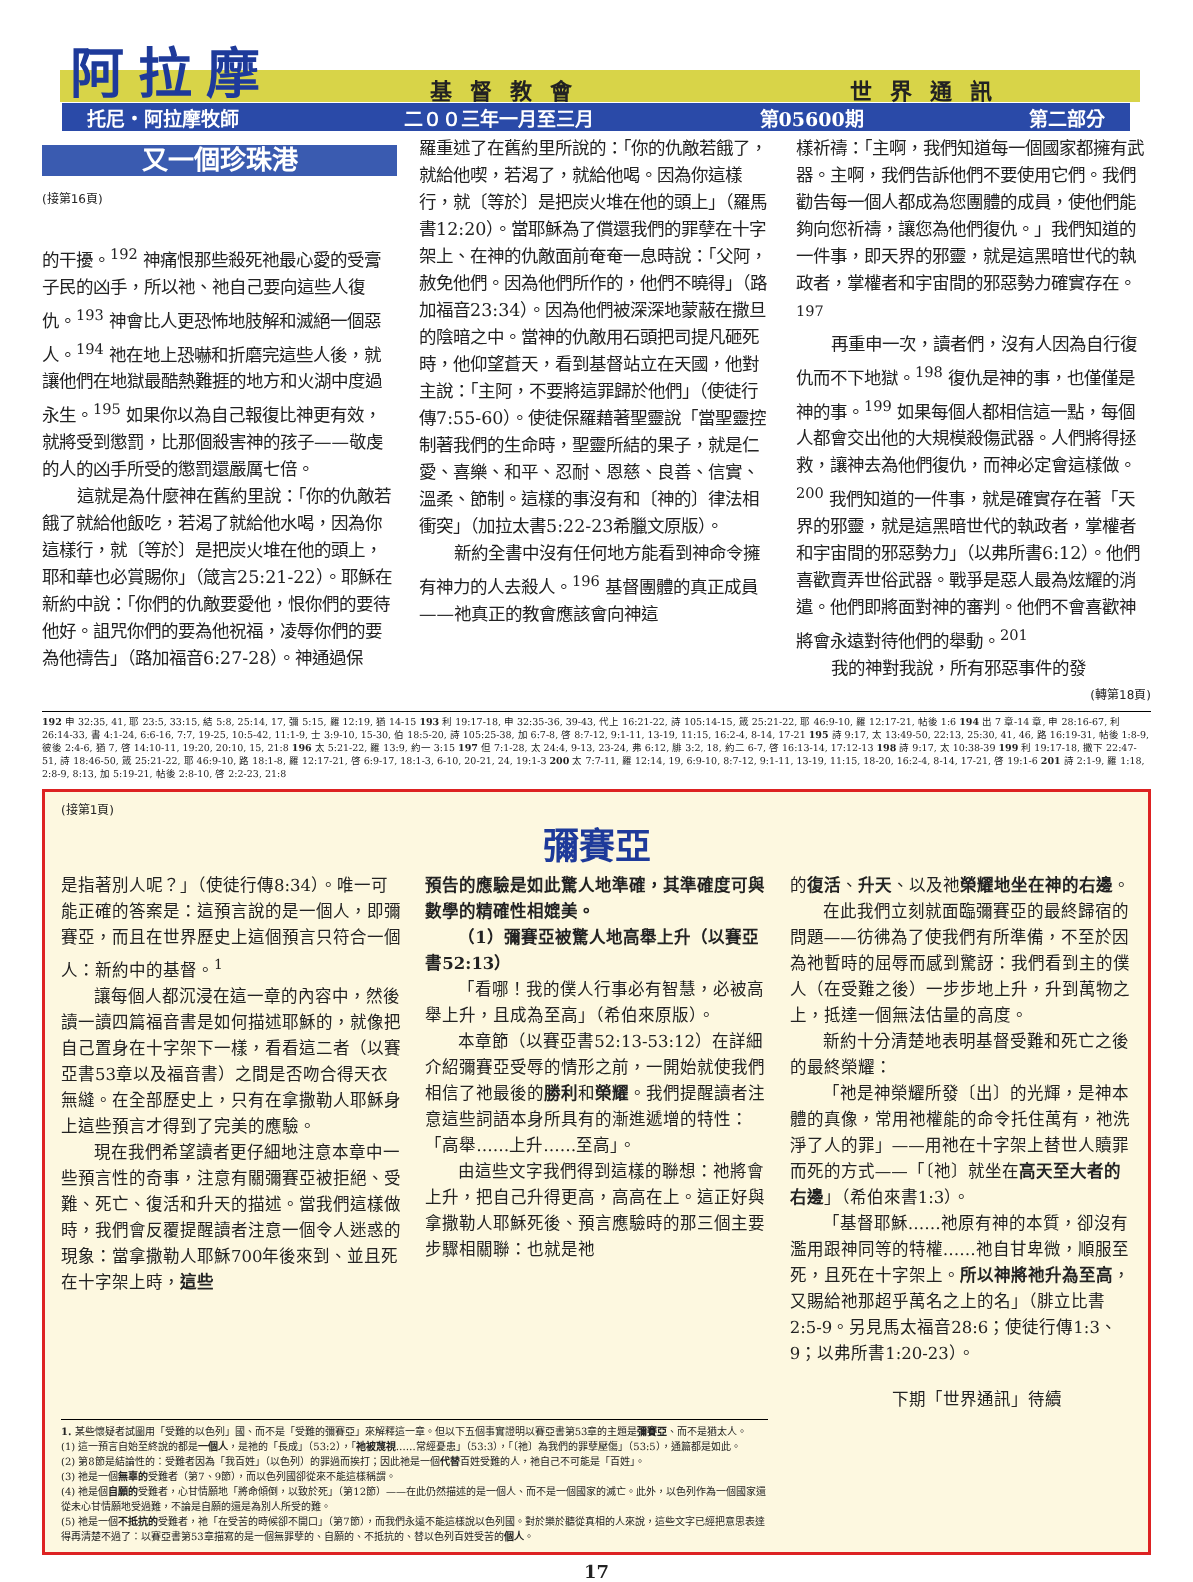基督教會 世界通訊 阿拉摩
托尼・阿拉摩牧師 二００三年一月至三月 第05600期 第二部分
又一個珍珠港
(接第16頁)
的干擾。<sup>192</sup> 神痛恨那些殺死祂最心愛的受膏子民的凶手，所以祂、祂自己要向這些人復仇。<sup>193</sup> 神會比人更恐怖地肢解和滅絕一個惡人。<sup>194</sup> 祂在地上恐嚇和折磨完這些人後，就讓他們在地獄最酷熱難捱的地方和火湖中度過永生。<sup>195</sup> 如果你以為自己報復比神更有效，就將受到懲罰，比那個殺害神的孩子——敬虔的人的凶手所受的懲罰還嚴厲七倍。
這就是為什麼神在舊約里說：「你的仇敵若餓了就給他飯吃，若渴了就給他水喝，因為你這樣行，就〔等於〕是把炭火堆在他的頭上，耶和華也必賞賜你」（箴言25:21-22）。耶穌在新約中說：「你們的仇敵要愛他，恨你們的要待他好。詛咒你們的要為他祝福，凌辱你們的要為他禱告」（路加福音6:27-28）。神通過保
羅重述了在舊約里所說的：「你的仇敵若餓了，就給他喫，若渴了，就給他喝。因為你這樣行，就〔等於〕是把炭火堆在他的頭上」（羅馬書12:20）。當耶穌為了償還我們的罪孽在十字架上、在神的仇敵面前奄奄一息時說：「父阿，赦免他們。因為他們所作的，他們不曉得」（路加福音23:34）。因為他們被深深地蒙蔽在撒旦的陰暗之中。當神的仇敵用石頭把司提凡砸死時，他仰望蒼天，看到基督站立在天國，他對主說：「主阿，不要將這罪歸於他們」（使徒行傳7:55-60）。使徒保羅藉著聖靈說「當聖靈控制著我們的生命時，聖靈所結的果子，就是仁愛、喜樂、和平、忍耐、恩慈、良善、信實、溫柔、節制。這樣的事沒有和〔神的〕律法相衝突」（加拉太書5:22-23希臘文原版）。
新約全書中沒有任何地方能看到神命令擁有神力的人去殺人。<sup>196</sup> 基督團體的真正成員——祂真正的教會應該會向神這
樣祈禱：「主啊，我們知道每一個國家都擁有武器。主啊，我們告訴他們不要使用它們。我們勸告每一個人都成為您團體的成員，使他們能夠向您祈禱，讓您為他們復仇。」我們知道的一件事，即天界的邪靈，就是這黑暗世代的執政者，掌權者和宇宙間的邪惡勢力確實存在。<sup>197</sup>
再重申一次，讀者們，沒有人因為自行復仇而不下地獄。<sup>198</sup> 復仇是神的事，也僅僅是神的事。<sup>199</sup> 如果每個人都相信這一點，每個人都會交出他的大規模殺傷武器。人們將得拯救，讓神去為他們復仇，而神必定會這樣做。<sup>200</sup> 我們知道的一件事，就是確實存在著「天界的邪靈，就是這黑暗世代的執政者，掌權者和宇宙間的邪惡勢力」（以弗所書6:12）。他們喜歡賣弄世俗武器。戰爭是惡人最為炫耀的消遣。他們即將面對神的審判。他們不會喜歡神將會永遠對待他們的舉動。<sup>201</sup>
我的神對我說，所有邪惡事件的發
(轉第18頁)
192 申 32:35, 41, 耶 23:5, 33:15, 結 5:8, 25:14, 17, 彌 5:15, 羅 12:19, 猶 14-15 193 利 19:17-18, 申 32:35-36, 39-43, 代上 16:21-22, 詩 105:14-15, 箴 25:21-22, 耶 46:9-10, 羅 12:17-21, 帖後 1:6 194 出 7 章-14 章, 申 28:16-67, 利 26:14-33, 書 4:1-24, 6:6-16, 7:7, 19-25, 10:5-42, 11:1-9, 士 3:9-10, 15-30, 伯 18:5-20, 詩 105:25-38, 加 6:7-8, 啓 8:7-12, 9:1-11, 13-19, 11:15, 16:2-4, 8-14, 17-21 195 詩 9:17, 太 13:49-50, 22:13, 25:30, 41, 46, 路 16:19-31, 帖後 1:8-9, 彼後 2:4-6, 猶 7, 啓 14:10-11, 19:20, 20:10, 15, 21:8 196 太 5:21-22, 羅 13:9, 約一 3:15 197 但 7:1-28, 太 24:4, 9-13, 23-24, 弗 6:12, 腓 3:2, 18, 約二 6-7, 啓 16:13-14, 17:12-13 198 詩 9:17, 太 10:38-39 199 利 19:17-18, 撒下 22:47-51, 詩 18:46-50, 箴 25:21-22, 耶 46:9-10, 路 18:1-8, 羅 12:17-21, 啓 6:9-17, 18:1-3, 6-10, 20-21, 24, 19:1-3 200 太 7:7-11, 羅 12:14, 19, 6:9-10, 8:7-12, 9:1-11, 13-19, 11:15, 18-20, 16:2-4, 8-14, 17-21, 啓 19:1-6 201 詩 2:1-9, 羅 1:18, 2:8-9, 8:13, 加 5:19-21, 帖後 2:8-10, 啓 2:2-23, 21:8
(接第1頁)
彌賽亞
是指著別人呢？」（使徒行傳8:34）。唯一可能正確的答案是：這預言說的是一個人，即彌賽亞，而且在世界歷史上這個預言只符合一個人：新約中的基督。<sup>1</sup>
讓每個人都沉浸在這一章的內容中，然後讀一讀四篇福音書是如何描述耶穌的，就像把自己置身在十字架下一樣，看看這二者（以賽亞書53章以及福音書）之間是否吻合得天衣無縫。在全部歷史上，只有在拿撒勒人耶穌身上這些預言才得到了完美的應驗。
現在我們希望讀者更仔細地注意本章中一些預言性的奇事，注意有關彌賽亞被拒絕、受難、死亡、復活和升天的描述。當我們這樣做時，我們會反覆提醒讀者注意一個令人迷惑的現象：當拿撒勒人耶穌700年後來到、並且死在十字架上時，這些
預告的應驗是如此驚人地準確，其準確度可與數學的精確性相媲美。
（1）彌賽亞被驚人地高舉上升（以賽亞書52:13）
「看哪！我的僕人行事必有智慧，必被高舉上升，且成為至高」（希伯來原版）。
本章節（以賽亞書52:13-53:12）在詳細介紹彌賽亞受辱的情形之前，一開始就使我們相信了祂最後的勝利和榮耀。我們提醒讀者注意這些詞語本身所具有的漸進遞增的特性：「高舉……上升……至高」。
由這些文字我們得到這樣的聯想：祂將會上升，把自己升得更高，高高在上。這正好與拿撒勒人耶穌死後、預言應驗時的那三個主要步驟相關聯：也就是祂
的復活、升天、以及祂榮耀地坐在神的右邊。
在此我們立刻就面臨彌賽亞的最終歸宿的問題——彷彿為了使我們有所準備，不至於因為祂暫時的屈辱而感到驚訝：我們看到主的僕人（在受難之後）一步步地上升，升到萬物之上，抵達一個無法估量的高度。
新約十分清楚地表明基督受難和死亡之後的最終榮耀：
「祂是神榮耀所發〔出〕的光輝，是神本體的真像，常用祂權能的命令托住萬有，祂洗淨了人的罪」——用祂在十字架上替世人贖罪而死的方式——「〔祂〕就坐在高天至大者的右邊」（希伯來書1:3）。
「基督耶穌……祂原有神的本質，卻沒有濫用跟神同等的特權……祂自甘卑微，順服至死，且死在十字架上。所以神將祂升為至高，又賜給祂那超乎萬名之上的名」（腓立比書2:5-9。另見馬太福音28:6；使徒行傳1:3、9；以弗所書1:20-23）。
下期「世界通訊」待續
1. 某些懷疑者試圖用「受難的以色列」國、而不是「受難的彌賽亞」來解釋這一章。但以下五個事實證明以賽亞書第53章的主題是彌賽亞、而不是猶太人。
(1) 這一預言自始至終說的都是一個人，是祂的「長成」（53:2），「祂被蔑視……常經憂患」（53:3），「〔祂〕為我們的罪孽壓傷」（53:5），通篇都是如此。
(2) 第8節是結論性的：受難者因為「我百姓」（以色列）的罪過而挨打；因此祂是一個代替百姓受難的人，祂自己不可能是「百姓」。
(3) 祂是一個無辜的受難者（第7、9節），而以色列國卻從來不能這樣稱謂。
(4) 祂是個自願的受難者，心甘情願地「將命傾倒，以致於死」（第12節）——在此仍然描述的是一個人、而不是一個國家的滅亡。此外，以色列作為一個國家還從未心甘情願地受過難，不論是自願的還是為別人所受的難。
(5) 祂是一個不抵抗的受難者，祂「在受苦的時候卻不開口」（第7節），而我們永遠不能這樣說以色列國。對於樂於聽從真相的人來說，這些文字已經把意思表達得再清楚不過了：以賽亞書第53章描寫的是一個無罪孽的、自願的、不抵抗的、替以色列百姓受苦的個人。
17